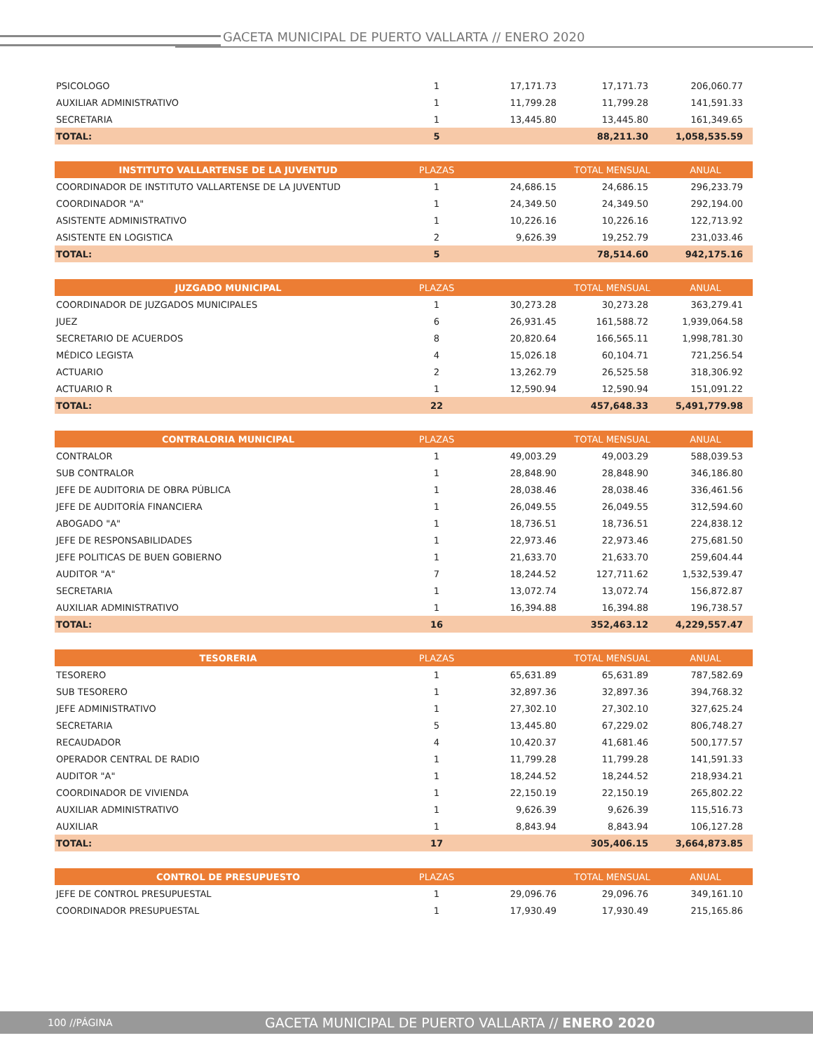GACETA MUNICIPAL DE PUERTO VALLARTA // ENERO 2020
| PSICOLOGO | 1 | 17,171.73 | 17,171.73 | 206,060.77 |
| AUXILIAR ADMINISTRATIVO | 1 | 11,799.28 | 11,799.28 | 141,591.33 |
| SECRETARIA | 1 | 13,445.80 | 13,445.80 | 161,349.65 |
| TOTAL: | 5 | | 88,211.30 | 1,058,535.59 |
| INSTITUTO VALLARTENSE DE LA JUVENTUD | PLAZAS | | TOTAL MENSUAL | ANUAL |
| COORDINADOR DE INSTITUTO VALLARTENSE DE LA JUVENTUD | 1 | 24,686.15 | 24,686.15 | 296,233.79 |
| COORDINADOR "A" | 1 | 24,349.50 | 24,349.50 | 292,194.00 |
| ASISTENTE ADMINISTRATIVO | 1 | 10,226.16 | 10,226.16 | 122,713.92 |
| ASISTENTE EN LOGISTICA | 2 | 9,626.39 | 19,252.79 | 231,033.46 |
| TOTAL: | 5 | | 78,514.60 | 942,175.16 |
| JUZGADO MUNICIPAL | PLAZAS | | TOTAL MENSUAL | ANUAL |
| COORDINADOR DE JUZGADOS MUNICIPALES | 1 | 30,273.28 | 30,273.28 | 363,279.41 |
| JUEZ | 6 | 26,931.45 | 161,588.72 | 1,939,064.58 |
| SECRETARIO DE ACUERDOS | 8 | 20,820.64 | 166,565.11 | 1,998,781.30 |
| MÉDICO LEGISTA | 4 | 15,026.18 | 60,104.71 | 721,256.54 |
| ACTUARIO | 2 | 13,262.79 | 26,525.58 | 318,306.92 |
| ACTUARIO R | 1 | 12,590.94 | 12,590.94 | 151,091.22 |
| TOTAL: | 22 | | 457,648.33 | 5,491,779.98 |
| CONTRALORIA MUNICIPAL | PLAZAS | | TOTAL MENSUAL | ANUAL |
| CONTRALOR | 1 | 49,003.29 | 49,003.29 | 588,039.53 |
| SUB CONTRALOR | 1 | 28,848.90 | 28,848.90 | 346,186.80 |
| JEFE DE AUDITORIA DE OBRA PÚBLICA | 1 | 28,038.46 | 28,038.46 | 336,461.56 |
| JEFE DE AUDITORÍA FINANCIERA | 1 | 26,049.55 | 26,049.55 | 312,594.60 |
| ABOGADO "A" | 1 | 18,736.51 | 18,736.51 | 224,838.12 |
| JEFE DE RESPONSABILIDADES | 1 | 22,973.46 | 22,973.46 | 275,681.50 |
| JEFE POLITICAS DE BUEN GOBIERNO | 1 | 21,633.70 | 21,633.70 | 259,604.44 |
| AUDITOR "A" | 7 | 18,244.52 | 127,711.62 | 1,532,539.47 |
| SECRETARIA | 1 | 13,072.74 | 13,072.74 | 156,872.87 |
| AUXILIAR ADMINISTRATIVO | 1 | 16,394.88 | 16,394.88 | 196,738.57 |
| TOTAL: | 16 | | 352,463.12 | 4,229,557.47 |
| TESORERIA | PLAZAS | | TOTAL MENSUAL | ANUAL |
| TESORERO | 1 | 65,631.89 | 65,631.89 | 787,582.69 |
| SUB TESORERO | 1 | 32,897.36 | 32,897.36 | 394,768.32 |
| JEFE ADMINISTRATIVO | 1 | 27,302.10 | 27,302.10 | 327,625.24 |
| SECRETARIA | 5 | 13,445.80 | 67,229.02 | 806,748.27 |
| RECAUDADOR | 4 | 10,420.37 | 41,681.46 | 500,177.57 |
| OPERADOR CENTRAL DE RADIO | 1 | 11,799.28 | 11,799.28 | 141,591.33 |
| AUDITOR "A" | 1 | 18,244.52 | 18,244.52 | 218,934.21 |
| COORDINADOR DE VIVIENDA | 1 | 22,150.19 | 22,150.19 | 265,802.22 |
| AUXILIAR ADMINISTRATIVO | 1 | 9,626.39 | 9,626.39 | 115,516.73 |
| AUXILIAR | 1 | 8,843.94 | 8,843.94 | 106,127.28 |
| TOTAL: | 17 | | 305,406.15 | 3,664,873.85 |
| CONTROL DE PRESUPUESTO | PLAZAS | | TOTAL MENSUAL | ANUAL |
| JEFE DE CONTROL PRESUPUESTAL | 1 | 29,096.76 | 29,096.76 | 349,161.10 |
| COORDINADOR PRESUPUESTAL | 1 | 17,930.49 | 17,930.49 | 215,165.86 |
100 //PÁGINA GACETA MUNICIPAL DE PUERTO VALLARTA // ENERO 2020